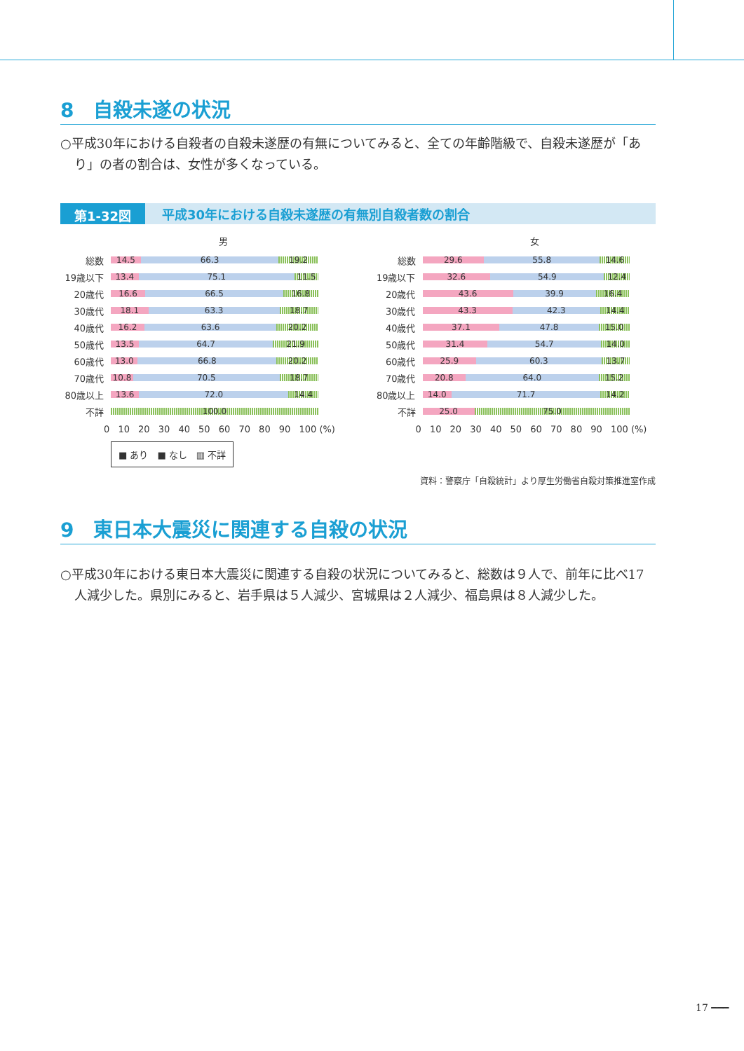8　自殺未遂の状況
○平成30年における自殺者の自殺未遂歴の有無についてみると、全ての年齢階級で、自殺未遂歴が「あり」の者の割合は、女性が多くなっている。
第1-32図 平成30年における自殺未遂歴の有無別自殺者数の割合
男
総数
14.5 66.3 19.2
19歳以下
13.4 75.1 11.5
20歳代
16.6 66.5 16.8
30歳代
18.1 63.3 18.7
40歳代
16.2 63.6 20.2
50歳代
13.5 64.7 21.9
60歳代
13.0 66.8 20.2
70歳代
10.8 70.5 18.7
80歳以上
13.6 72.0 14.4
不詳
100.0
0 10 20 30 40 50 60 70 80 90 100 (%)
■ あり　■ なし　▥ 不詳
女
総数
29.6 55.8 14.6
19歳以下
32.6 54.9 12.4
20歳代
43.6 39.9 16.4
30歳代
43.3 42.3 14.4
40歳代
37.1 47.8 15.0
50歳代
31.4 54.7 14.0
60歳代
25.9 60.3 13.7
70歳代
20.8 64.0 15.2
80歳以上
14.0 71.7 14.2
不詳
25.0 75.0
0 10 20 30 40 50 60 70 80 90 100 (%)
資料：警察庁「自殺統計」より厚生労働省自殺対策推進室作成
9　東日本大震災に関連する自殺の状況
○平成30年における東日本大震災に関連する自殺の状況についてみると、総数は９人で、前年に比べ17人減少した。県別にみると、岩手県は５人減少、宮城県は２人減少、福島県は８人減少した。
17 ━━━